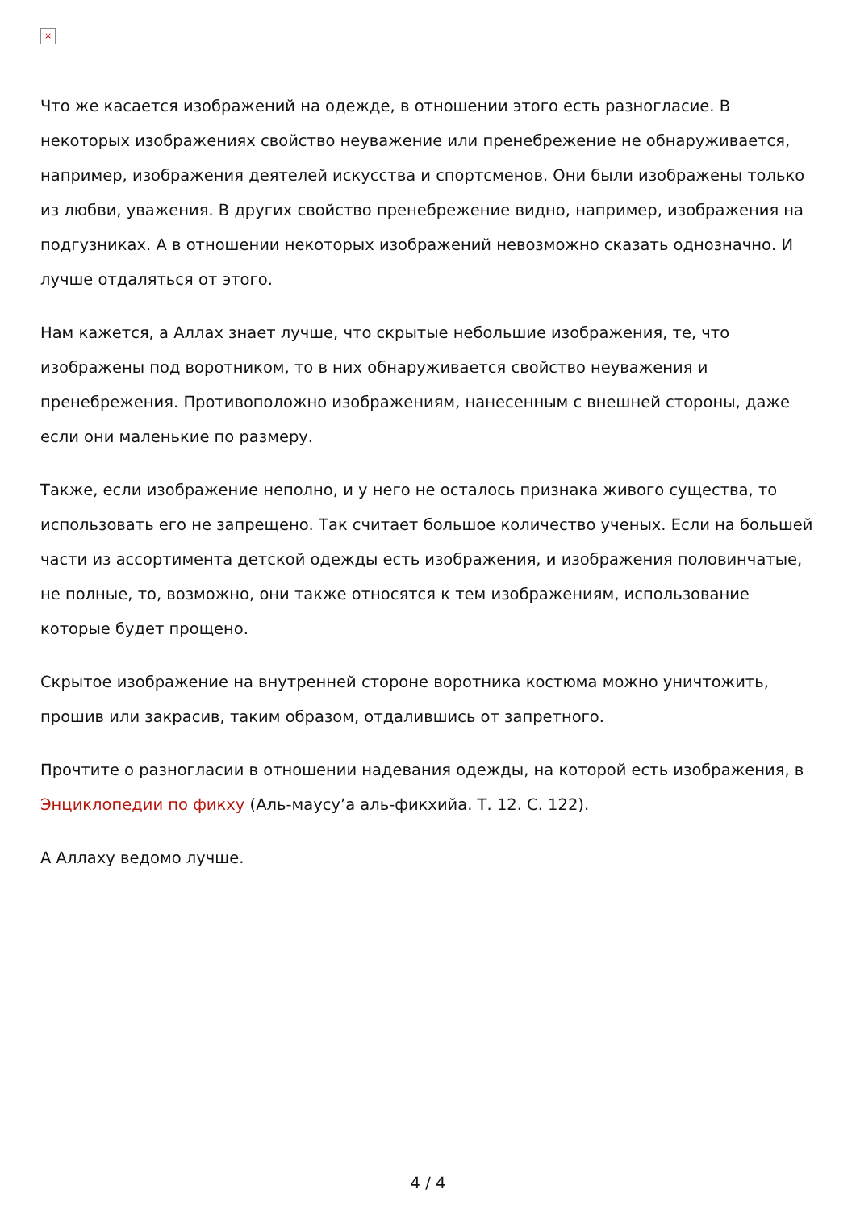×
Что же касается изображений на одежде, в отношении этого есть разногласие. В некоторых изображениях свойство неуважение или пренебрежение не обнаруживается, например, изображения деятелей искусства и спортсменов. Они были изображены только из любви, уважения. В других свойство пренебрежение видно, например, изображения на подгузниках. А в отношении некоторых изображений невозможно сказать однозначно. И лучше отдаляться от этого.
Нам кажется, а Аллах знает лучше, что скрытые небольшие изображения, те, что изображены под воротником, то в них обнаруживается свойство неуважения и пренебрежения. Противоположно изображениям, нанесенным с внешней стороны, даже если они маленькие по размеру.
Также, если изображение неполно, и у него не осталось признака живого существа, то использовать его не запрещено. Так считает большое количество ученых. Если на большей части из ассортимента детской одежды есть изображения, и изображения половинчатые, не полные, то, возможно, они также относятся к тем изображениям, использование которые будет прощено.
Скрытое изображение на внутренней стороне воротника костюма можно уничтожить, прошив или закрасив, таким образом, отдалившись от запретного.
Прочтите о разногласии в отношении надевания одежды, на которой есть изображения, в Энциклопедии по фикху (Аль-маусу’а аль-фикхийа. Т. 12. С. 122).
А Аллаху ведомо лучше.
4 / 4